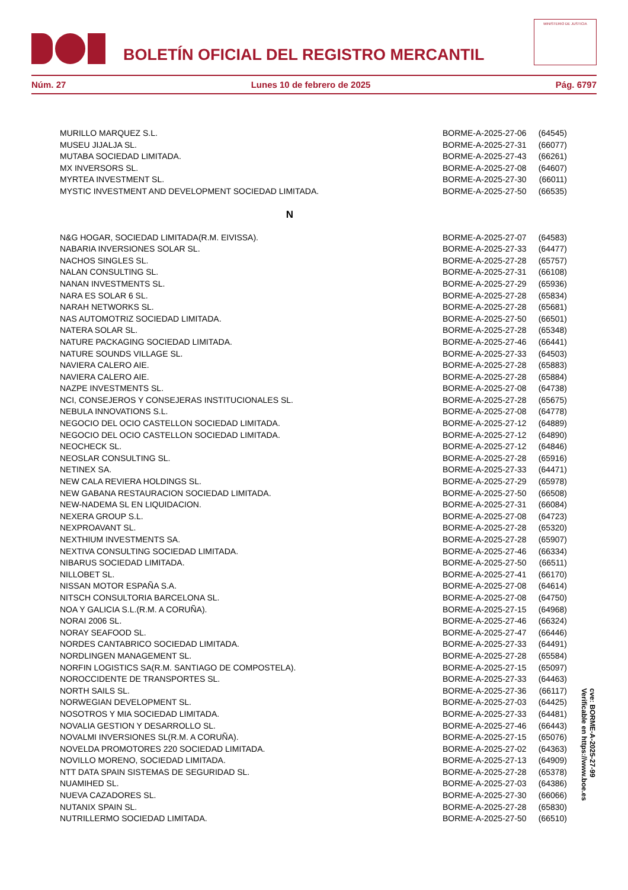BOLETÍN OFICIAL DEL REGISTRO MERCANTIL
MINISTERIO DE JUSTICIA
Núm. 27 Lunes 10 de febrero de 2025 Pág. 6797
| MURILLO MARQUEZ S.L. | BORME-A-2025-27-06 | (64545) |
| MUSEU JIJALJA SL. | BORME-A-2025-27-31 | (66077) |
| MUTABA SOCIEDAD LIMITADA. | BORME-A-2025-27-43 | (66261) |
| MX INVERSORS SL. | BORME-A-2025-27-08 | (64607) |
| MYRTEA INVESTMENT SL. | BORME-A-2025-27-30 | (66011) |
| MYSTIC INVESTMENT AND DEVELOPMENT SOCIEDAD LIMITADA. | BORME-A-2025-27-50 | (66535) |
| N | | |
| N&G HOGAR, SOCIEDAD LIMITADA(R.M. EIVISSA). | BORME-A-2025-27-07 | (64583) |
| NABARIA INVERSIONES SOLAR SL. | BORME-A-2025-27-33 | (64477) |
| NACHOS SINGLES SL. | BORME-A-2025-27-28 | (65757) |
| NALAN CONSULTING SL. | BORME-A-2025-27-31 | (66108) |
| NANAN INVESTMENTS SL. | BORME-A-2025-27-29 | (65936) |
| NARA ES SOLAR 6 SL. | BORME-A-2025-27-28 | (65834) |
| NARAH NETWORKS SL. | BORME-A-2025-27-28 | (65681) |
| NAS AUTOMOTRIZ SOCIEDAD LIMITADA. | BORME-A-2025-27-50 | (66501) |
| NATERA SOLAR SL. | BORME-A-2025-27-28 | (65348) |
| NATURE PACKAGING SOCIEDAD LIMITADA. | BORME-A-2025-27-46 | (66441) |
| NATURE SOUNDS VILLAGE SL. | BORME-A-2025-27-33 | (64503) |
| NAVIERA CALERO AIE. | BORME-A-2025-27-28 | (65883) |
| NAVIERA CALERO AIE. | BORME-A-2025-27-28 | (65884) |
| NAZPE INVESTMENTS SL. | BORME-A-2025-27-08 | (64738) |
| NCI, CONSEJEROS Y CONSEJERAS INSTITUCIONALES SL. | BORME-A-2025-27-28 | (65675) |
| NEBULA INNOVATIONS S.L. | BORME-A-2025-27-08 | (64778) |
| NEGOCIO DEL OCIO CASTELLON SOCIEDAD LIMITADA. | BORME-A-2025-27-12 | (64889) |
| NEGOCIO DEL OCIO CASTELLON SOCIEDAD LIMITADA. | BORME-A-2025-27-12 | (64890) |
| NEOCHECK SL. | BORME-A-2025-27-12 | (64846) |
| NEOSLAR CONSULTING SL. | BORME-A-2025-27-28 | (65916) |
| NETINEX SA. | BORME-A-2025-27-33 | (64471) |
| NEW CALA REVIERA HOLDINGS SL. | BORME-A-2025-27-29 | (65978) |
| NEW GABANA RESTAURACION SOCIEDAD LIMITADA. | BORME-A-2025-27-50 | (66508) |
| NEW-NADEMA SL EN LIQUIDACION. | BORME-A-2025-27-31 | (66084) |
| NEXERA GROUP S.L. | BORME-A-2025-27-08 | (64723) |
| NEXPROAVANT SL. | BORME-A-2025-27-28 | (65320) |
| NEXTHIUM INVESTMENTS SA. | BORME-A-2025-27-28 | (65907) |
| NEXTIVA CONSULTING SOCIEDAD LIMITADA. | BORME-A-2025-27-46 | (66334) |
| NIBARUS SOCIEDAD LIMITADA. | BORME-A-2025-27-50 | (66511) |
| NILLOBET SL. | BORME-A-2025-27-41 | (66170) |
| NISSAN MOTOR ESPAÑA S.A. | BORME-A-2025-27-08 | (64614) |
| NITSCH CONSULTORIA BARCELONA SL. | BORME-A-2025-27-08 | (64750) |
| NOA Y GALICIA S.L.(R.M. A CORUÑA). | BORME-A-2025-27-15 | (64968) |
| NORAI 2006 SL. | BORME-A-2025-27-46 | (66324) |
| NORAY SEAFOOD SL. | BORME-A-2025-27-47 | (66446) |
| NORDES CANTABRICO SOCIEDAD LIMITADA. | BORME-A-2025-27-33 | (64491) |
| NORDLINGEN MANAGEMENT SL. | BORME-A-2025-27-28 | (65584) |
| NORFIN LOGISTICS SA(R.M. SANTIAGO DE COMPOSTELA). | BORME-A-2025-27-15 | (65097) |
| NOROCCIDENTE DE TRANSPORTES SL. | BORME-A-2025-27-33 | (64463) |
| NORTH SAILS SL. | BORME-A-2025-27-36 | (66117) |
| NORWEGIAN DEVELOPMENT SL. | BORME-A-2025-27-03 | (64425) |
| NOSOTROS Y MIA SOCIEDAD LIMITADA. | BORME-A-2025-27-33 | (64481) |
| NOVALIA GESTION Y DESARROLLO SL. | BORME-A-2025-27-46 | (66443) |
| NOVALMI INVERSIONES SL(R.M. A CORUÑA). | BORME-A-2025-27-15 | (65076) |
| NOVELDA PROMOTORES 220 SOCIEDAD LIMITADA. | BORME-A-2025-27-02 | (64363) |
| NOVILLO MORENO, SOCIEDAD LIMITADA. | BORME-A-2025-27-13 | (64909) |
| NTT DATA SPAIN SISTEMAS DE SEGURIDAD SL. | BORME-A-2025-27-28 | (65378) |
| NUAMIHED SL. | BORME-A-2025-27-03 | (64386) |
| NUEVA CAZADORES SL. | BORME-A-2025-27-30 | (66066) |
| NUTANIX SPAIN SL. | BORME-A-2025-27-28 | (65830) |
| NUTRILLERMO SOCIEDAD LIMITADA. | BORME-A-2025-27-50 | (66510) |
cve: BORME-A-2025-27-99
Verificable en https://www.boe.es